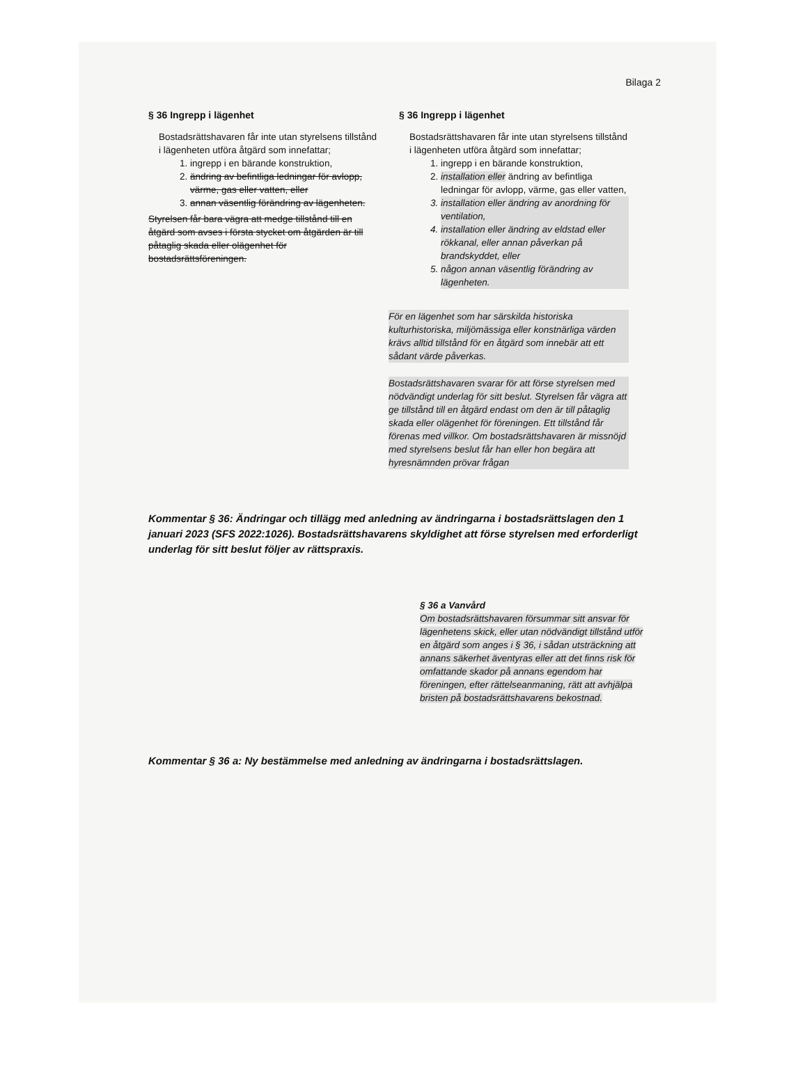Bilaga 2
§ 36 Ingrepp i lägenhet
Bostadsrättshavaren får inte utan styrelsens tillstånd i lägenheten utföra åtgärd som innefattar;
1. ingrepp i en bärande konstruktion,
2. ändring av befintliga ledningar för avlopp, värme, gas eller vatten, eller
3. annan väsentlig förändring av lägenheten.
Styrelsen får bara vägra att medge tillstånd till en åtgärd som avses i första stycket om åtgärden är till påtaglig skada eller olägenhet för bostadsrättsföreningen.
§ 36 Ingrepp i lägenhet
Bostadsrättshavaren får inte utan styrelsens tillstånd i lägenheten utföra åtgärd som innefattar;
1. ingrepp i en bärande konstruktion,
2. installation eller ändring av befintliga ledningar för avlopp, värme, gas eller vatten,
3. installation eller ändring av anordning för ventilation,
4. installation eller ändring av eldstad eller rökkanal, eller annan påverkan på brandskyddet, eller
5. någon annan väsentlig förändring av lägenheten.
För en lägenhet som har särskilda historiska kulturhistoriska, miljömässiga eller konstnärliga värden krävs alltid tillstånd för en åtgärd som innebär att ett sådant värde påverkas.
Bostadsrättshavaren svarar för att förse styrelsen med nödvändigt underlag för sitt beslut. Styrelsen får vägra att ge tillstånd till en åtgärd endast om den är till påtaglig skada eller olägenhet för föreningen. Ett tillstånd får förenas med villkor. Om bostadsrättshavaren är missnöjd med styrelsens beslut får han eller hon begära att hyresnämnden prövar frågan
Kommentar § 36: Ändringar och tillägg med anledning av ändringarna i bostadsrättslagen den 1 januari 2023 (SFS 2022:1026). Bostadsrättshavarens skyldighet att förse styrelsen med erforderligt underlag för sitt beslut följer av rättspraxis.
§ 36 a Vanvård
Om bostadsrättshavaren försummar sitt ansvar för lägenhetens skick, eller utan nödvändigt tillstånd utför en åtgärd som anges i § 36, i sådan utsträckning att annans säkerhet äventyras eller att det finns risk för omfattande skador på annans egendom har föreningen, efter rättelseanmaning, rätt att avhjälpa bristen på bostadsrättshavarens bekostnad.
Kommentar § 36 a: Ny bestämmelse med anledning av ändringarna i bostadsrättslagen.